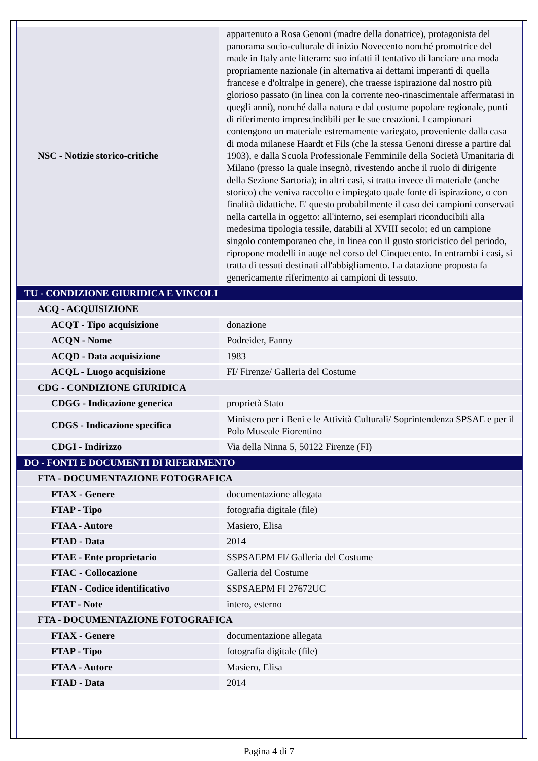| NSC - Notizie storico-critiche | appartenuto a Rosa Genoni (madre della donatrice), protagonista del panorama socio-culturale di inizio Novecento nonché promotrice del made in Italy ante litteram: suo infatti il tentativo di lanciare una moda propriamente nazionale (in alternativa ai dettami imperanti di quella francese e d'oltralpe in genere), che traesse ispirazione dal nostro più glorioso passato (in linea con la corrente neo-rinascimentale affermatasi in quegli anni), nonché dalla natura e dal costume popolare regionale, punti di riferimento imprescindibili per le sue creazioni. I campionari contengono un materiale estremamente variegato, proveniente dalla casa di moda milanese Haardt et Fils (che la stessa Genoni diresse a partire dal 1903), e dalla Scuola Professionale Femminile della Società Umanitaria di Milano (presso la quale insegnò, rivestendo anche il ruolo di dirigente della Sezione Sartoria); in altri casi, si tratta invece di materiale (anche storico) che veniva raccolto e impiegato quale fonte di ispirazione, o con finalità didattiche. E' questo probabilmente il caso dei campioni conservati nella cartella in oggetto: all'interno, sei esemplari riconducibili alla medesima tipologia tessile, databili al XVIII secolo; ed un campione singolo contemporaneo che, in linea con il gusto storicistico del periodo, ripropone modelli in auge nel corso del Cinquecento. In entrambi i casi, si tratta di tessuti destinati all'abbigliamento. La datazione proposta fa genericamente riferimento ai campioni di tessuto. |
| TU - CONDIZIONE GIURIDICA E VINCOLI | |
| ACQ - ACQUISIZIONE | |
| ACQT - Tipo acquisizione | donazione |
| ACQN - Nome | Podreider, Fanny |
| ACQD - Data acquisizione | 1983 |
| ACQL - Luogo acquisizione | FI/ Firenze/ Galleria del Costume |
| CDG - CONDIZIONE GIURIDICA | |
| CDGG - Indicazione generica | proprietà Stato |
| CDGS - Indicazione specifica | Ministero per i Beni e le Attività Culturali/ Soprintendenza SPSAE e per il Polo Museale Fiorentino |
| CDGI - Indirizzo | Via della Ninna 5, 50122 Firenze (FI) |
| DO - FONTI E DOCUMENTI DI RIFERIMENTO | |
| FTA - DOCUMENTAZIONE FOTOGRAFICA | |
| FTAX - Genere | documentazione allegata |
| FTAP - Tipo | fotografia digitale (file) |
| FTAA - Autore | Masiero, Elisa |
| FTAD - Data | 2014 |
| FTAE - Ente proprietario | SSPSAEPM FI/ Galleria del Costume |
| FTAC - Collocazione | Galleria del Costume |
| FTAN - Codice identificativo | SSPSAEPM FI 27672UC |
| FTAT - Note | intero, esterno |
| FTA - DOCUMENTAZIONE FOTOGRAFICA | |
| FTAX - Genere | documentazione allegata |
| FTAP - Tipo | fotografia digitale (file) |
| FTAA - Autore | Masiero, Elisa |
| FTAD - Data | 2014 |
Pagina 4 di 7